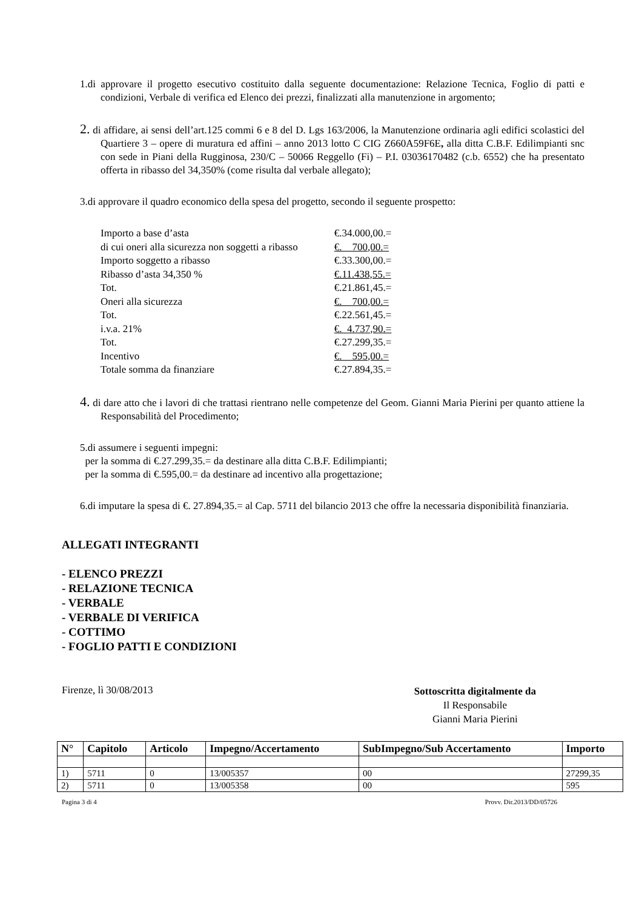1.di approvare il progetto esecutivo costituito dalla seguente documentazione: Relazione Tecnica, Foglio di patti e condizioni, Verbale di verifica ed Elenco dei prezzi, finalizzati alla manutenzione in argomento;
2. di affidare, ai sensi dell’art.125 commi 6 e 8 del D. Lgs 163/2006, la Manutenzione ordinaria agli edifici scolastici del Quartiere 3 – opere di muratura ed affini – anno 2013 lotto C CIG Z660A59F6E, alla ditta C.B.F. Edilimpianti snc con sede in Piani della Rugginosa, 230/C – 50066 Reggello (Fi) – P.I. 03036170482 (c.b. 6552) che ha presentato offerta in ribasso del 34,350% (come risulta dal verbale allegato);
3.di approvare il quadro economico della spesa del progetto, secondo il seguente prospetto:
| Importo a base d’asta | €.34.000,00.= |
| di cui oneri alla sicurezza non soggetti a ribasso | €. 700,00.= |
| Importo soggetto a ribasso | €.33.300,00.= |
| Ribasso d’asta 34,350 % | €.11.438,55.= |
| Tot. | €.21.861,45.= |
| Oneri alla sicurezza | €. 700,00.= |
| Tot. | €.22.561,45.= |
| i.v.a. 21% | €. 4.737,90.= |
| Tot. | €.27.299,35.= |
| Incentivo | €. 595,00.= |
| Totale somma da finanziare | €.27.894,35.= |
4. di dare atto che i lavori di che trattasi rientrano nelle competenze del Geom. Gianni Maria Pierini per quanto attiene la Responsabilità del Procedimento;
5.di assumere i seguenti impegni:
per la somma di €.27.299,35.= da destinare alla ditta C.B.F. Edilimpianti;
per la somma di €.595,00.= da destinare ad incentivo alla progettazione;
6.di imputare la spesa di €. 27.894,35.= al Cap. 5711 del bilancio 2013 che offre la necessaria disponibilità finanziaria.
ALLEGATI INTEGRANTI
- ELENCO PREZZI
- RELAZIONE TECNICA
- VERBALE
- VERBALE DI VERIFICA
- COTTIMO
- FOGLIO PATTI E CONDIZIONI
Firenze, lì 30/08/2013
Sottoscritta digitalmente da
Il Responsabile
Gianni Maria Pierini
| N° | Capitolo | Articolo | Impegno/Accertamento | SubImpegno/Sub Accertamento | Importo |
| --- | --- | --- | --- | --- | --- |
| 1) | 5711 | 0 | 13/005357 | 00 | 27299,35 |
| 2) | 5711 | 0 | 13/005358 | 00 | 595 |
Pagina 3 di 4 Provv. Dir.2013/DD/05726